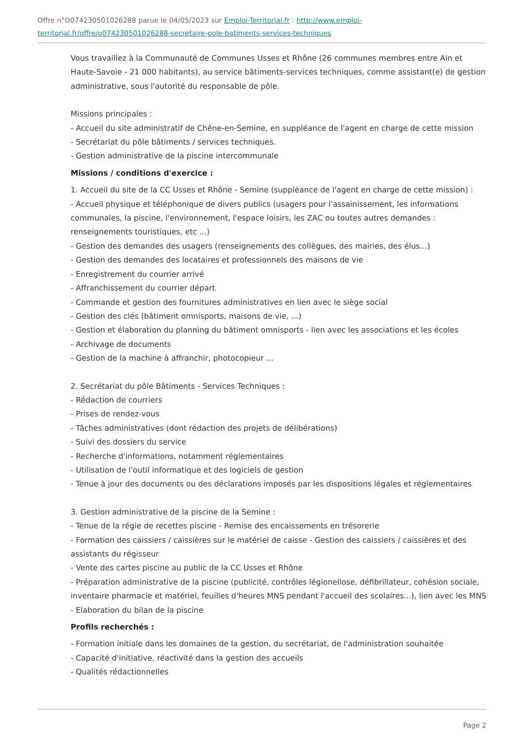Offre n°O074230501026288 parue le 04/05/2023 sur Emploi-Territorial.fr : http://www.emploi-territorial.fr/offre/o074230501026288-secretaire-pole-batiments-services-techniques
Vous travaillez à la Communauté de Communes Usses et Rhône (26 communes membres entre Ain et Haute-Savoie - 21 000 habitants), au service bâtiments-services techniques, comme assistant(e) de gestion administrative, sous l'autorité du responsable de pôle.
Missions principales :
- Accueil du site administratif de Chêne-en-Semine, en suppléance de l'agent en charge de cette mission
- Secrétariat du pôle bâtiments / services techniques.
- Gestion administrative de la piscine intercommunale
Missions / conditions d'exercice :
1. Accueil du site de la CC Usses et Rhône - Semine (suppléance de l'agent en charge de cette mission) :
- Accueil physique et téléphonique de divers publics (usagers pour l'assainissement, les informations communales, la piscine, l'environnement, l'espace loisirs, les ZAC ou toutes autres demandes : renseignements touristiques, etc ...)
- Gestion des demandes des usagers (renseignements des collègues, des mairies, des élus...)
- Gestion des demandes des locataires et professionnels des maisons de vie
- Enregistrement du courrier arrivé
- Affranchissement du courrier départ
- Commande et gestion des fournitures administratives en lien avec le siège social
- Gestion des clés (bâtiment omnisports, maisons de vie, ...)
- Gestion et élaboration du planning du bâtiment omnisports - lien avec les associations et les écoles
- Archivage de documents
- Gestion de la machine à affranchir, photocopieur ...
2. Secrétariat du pôle Bâtiments - Services Techniques :
- Rédaction de courriers
- Prises de rendez-vous
- Tâches administratives (dont rédaction des projets de délibérations)
- Suivi des dossiers du service
- Recherche d'informations, notamment réglementaires
- Utilisation de l'outil informatique et des logiciels de gestion
- Tenue à jour des documents ou des déclarations imposés par les dispositions légales et réglementaires
3. Gestion administrative de la piscine de la Semine :
- Tenue de la régie de recettes piscine - Remise des encaissements en trésorerie
- Formation des caissiers / caissières sur le matériel de caisse - Gestion des caissiers / caissières et des assistants du régisseur
- Vente des cartes piscine au public de la CC Usses et Rhône
- Préparation administrative de la piscine (publicité, contrôles légionellose, défibrillateur, cohésion sociale, inventaire pharmacie et matériel, feuilles d'heures MNS pendant l'accueil des scolaires...), lien avec les MNS
- Elaboration du bilan de la piscine
Profils recherchés :
- Formation initiale dans les domaines de la gestion, du secrétariat, de l'administration souhaitée
- Capacité d'initiative, réactivité dans la gestion des accueils
- Qualités rédactionnelles
Page 2